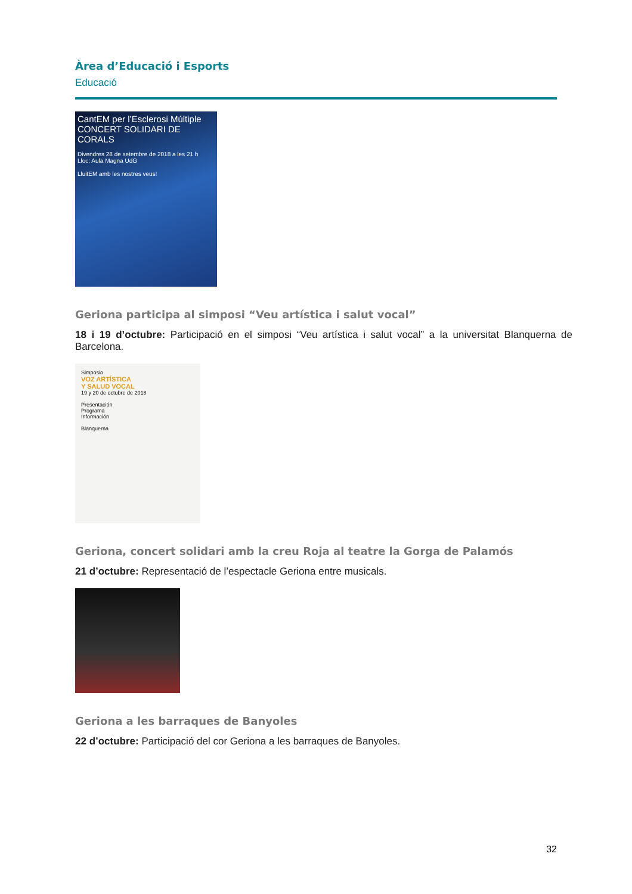Àrea d’Educació i Esports
Educació
CantEM per l’Esclerosi Múltiple
CONCERT SOLIDARI DE CORALS
Divendres 28 de setembre de 2018 a les 21 h
Lloc: Aula Magna UdG
LluitEM amb les nostres veus!
Geriona participa al simposi “Veu artística i salut vocal”
18 i 19 d’octubre: Participació en el simposi “Veu artística i salut vocal” a la universitat Blanquerna de Barcelona.
Simposio
VOZ ARTÍSTICA
Y SALUD VOCAL
19 y 20 de octubre de 2018
Presentación
Programa
Información
Blanquerna
Geriona, concert solidari amb la creu Roja al teatre la Gorga de Palamós
21 d’octubre: Representació de l’espectacle Geriona entre musicals.
Geriona a les barraques de Banyoles
22 d’octubre: Participació del cor Geriona a les barraques de Banyoles.
32